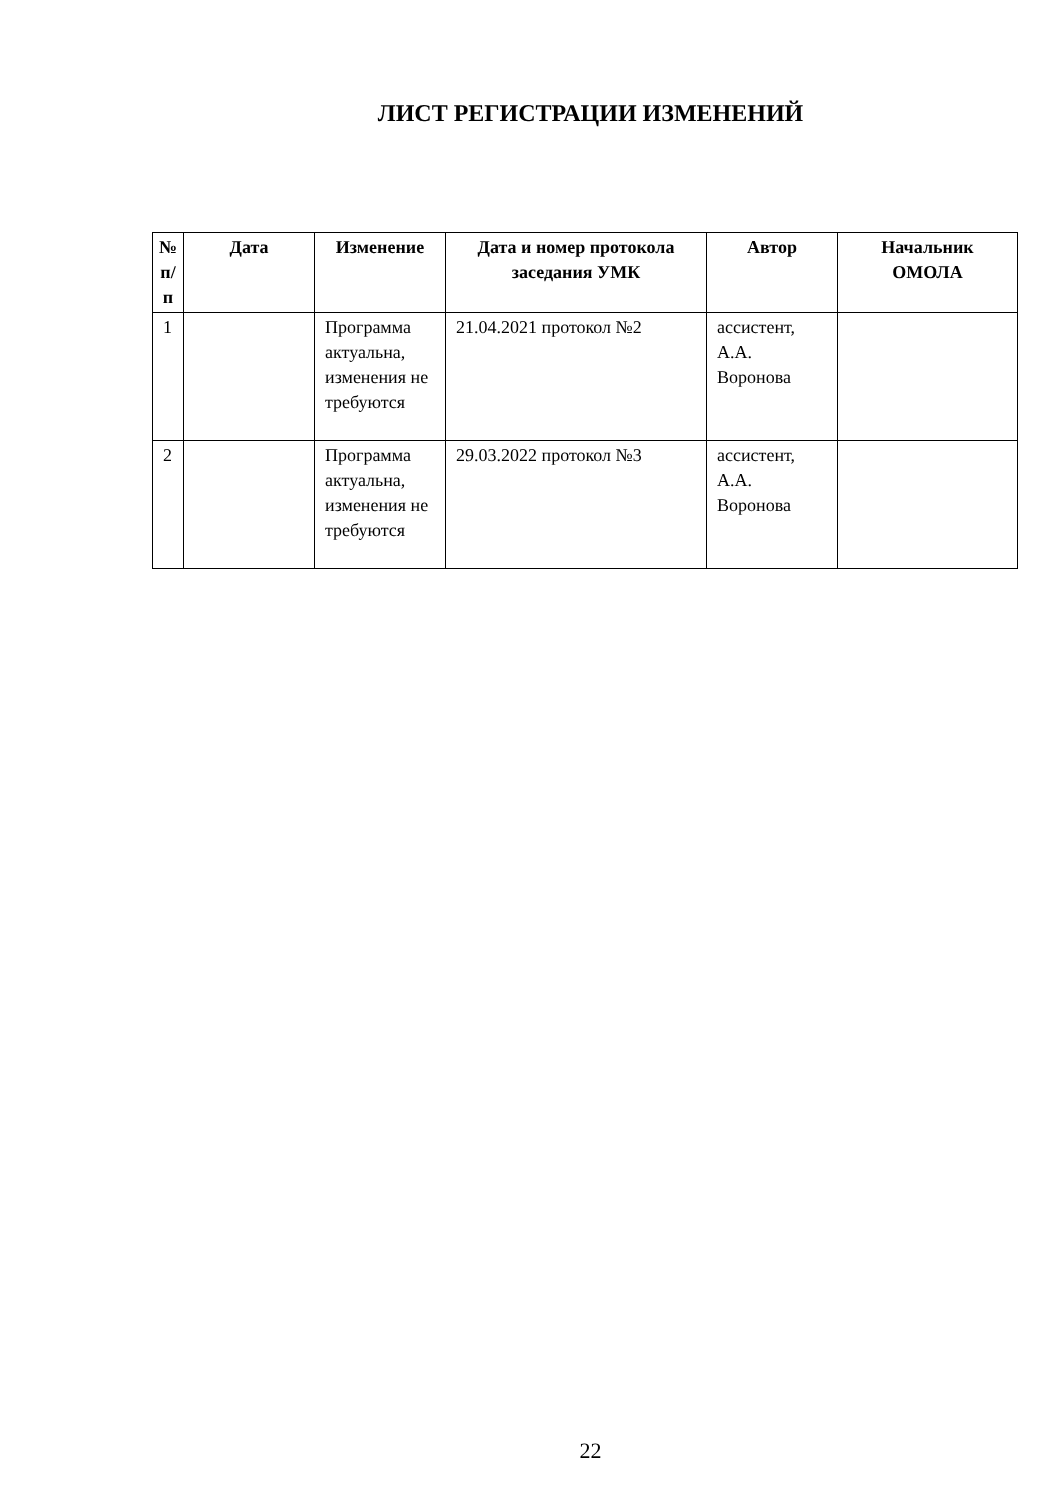ЛИСТ РЕГИСТРАЦИИ ИЗМЕНЕНИЙ
| № п/п | Дата | Изменение | Дата и номер протокола заседания УМК | Автор | Начальник ОМОЛА |
| --- | --- | --- | --- | --- | --- |
| 1 | | Программа актуальна, изменения не требуются | 21.04.2021 протокол №2 | ассистент, А.А. Воронова | |
| 2 | | Программа актуальна, изменения не требуются | 29.03.2022 протокол №3 | ассистент, А.А. Воронова | |
22